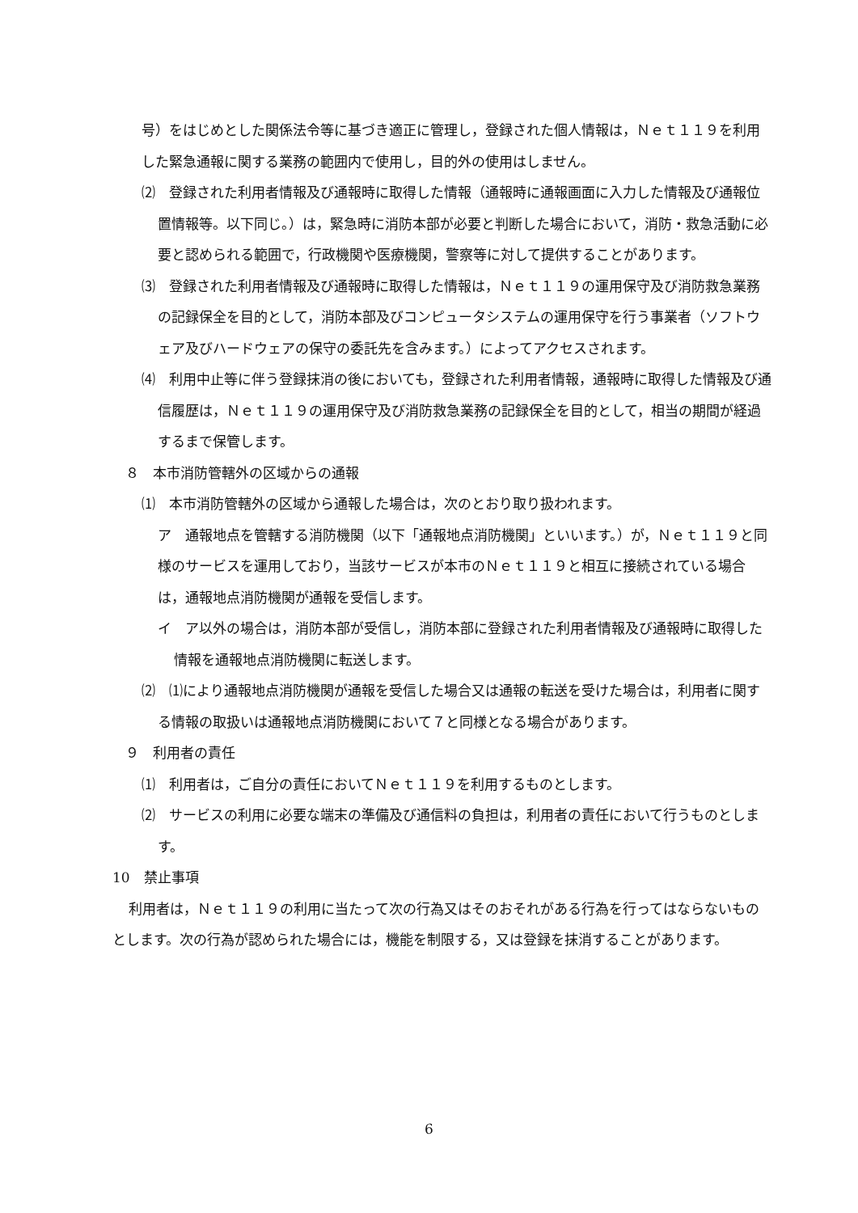号）をはじめとした関係法令等に基づき適正に管理し，登録された個人情報は，Ｎｅｔ１１９を利用した緊急通報に関する業務の範囲内で使用し，目的外の使用はしません。
⑵　登録された利用者情報及び通報時に取得した情報（通報時に通報画面に入力した情報及び通報位置情報等。以下同じ。）は，緊急時に消防本部が必要と判断した場合において，消防・救急活動に必要と認められる範囲で，行政機関や医療機関，警察等に対して提供することがあります。
⑶　登録された利用者情報及び通報時に取得した情報は，Ｎｅｔ１１９の運用保守及び消防救急業務の記録保全を目的として，消防本部及びコンピュータシステムの運用保守を行う事業者（ソフトウェア及びハードウェアの保守の委託先を含みます。）によってアクセスされます。
⑷　利用中止等に伴う登録抹消の後においても，登録された利用者情報，通報時に取得した情報及び通信履歴は，Ｎｅｔ１１９の運用保守及び消防救急業務の記録保全を目的として，相当の期間が経過するまで保管します。
８　本市消防管轄外の区域からの通報
⑴　本市消防管轄外の区域から通報した場合は，次のとおり取り扱われます。
ア　通報地点を管轄する消防機関（以下「通報地点消防機関」といいます。）が，Ｎｅｔ１１９と同様のサービスを運用しており，当該サービスが本市のＮｅｔ１１９と相互に接続されている場合は，通報地点消防機関が通報を受信します。
イ　ア以外の場合は，消防本部が受信し，消防本部に登録された利用者情報及び通報時に取得した情報を通報地点消防機関に転送します。
⑵　⑴により通報地点消防機関が通報を受信した場合又は通報の転送を受けた場合は，利用者に関する情報の取扱いは通報地点消防機関において７と同様となる場合があります。
９　利用者の責任
⑴　利用者は，ご自分の責任においてＮｅｔ１１９を利用するものとします。
⑵　サービスの利用に必要な端末の準備及び通信料の負担は，利用者の責任において行うものとします。
10　禁止事項
利用者は，Ｎｅｔ１１９の利用に当たって次の行為又はそのおそれがある行為を行ってはならないものとします。次の行為が認められた場合には，機能を制限する，又は登録を抹消することがあります。
6